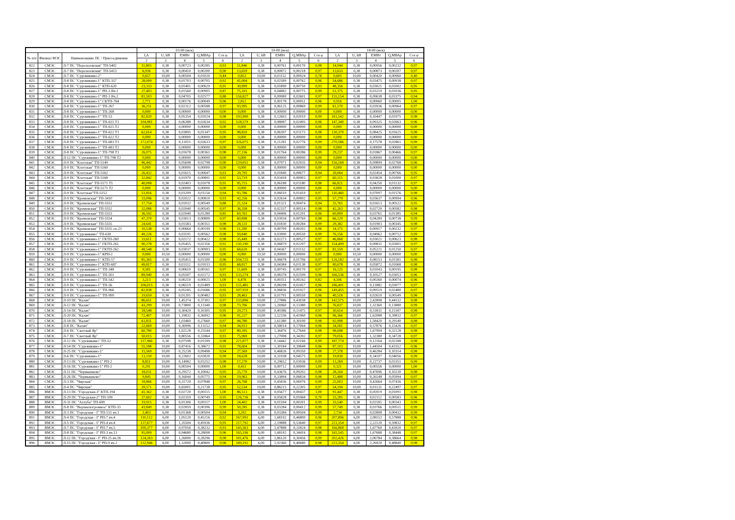| | | | 03-00 (мск) | | | | | 10-00 (мск) | | | | | 18-00 (мск) | | | | |
| --- | --- | --- | --- | --- | --- | --- | --- | --- | --- | --- | --- | --- | --- | --- | --- | --- | --- |
| № п/п | Филиал МЭС | Наименование ПС / Присоединение | I,A | U, kB | P,МВт | Q,МВАр | Cos φ | I,A | U, kB | P,МВт | Q,МВАр | Cos φ | I,A | U, kB | P,МВт | Q,МВАр | Cos φ |
| | | | 2 | 3 | 4 | 5 | 6 | 2 | 3 | 4 | 5 | 6 | 2 | 3 | 4 | 5 | 6 |
| 822 | СМЭС | Л-7 ПС "Перелазовская" ТП-5402 | 11,803 | 0,38 | 0,00723 | 0,00285 | 0,93 | 11,846 | 0,38 | 0,00761 | 0,00170 | 0,98 | 14,944 | 0,38 | 0,00956 | 0,00232 | 0,97 |
| 823 | СМЭС | Л-7 ПС "Перелазовская" ТП-5413 | 6,936 | 0,38 | 0,00410 | 0,00200 | 0,90 | 13,659 | 0,38 | 0,00872 | 0,00218 | 0,97 | 13,633 | 0,38 | 0,00873 | 0,00207 | 0,97 |
| 824 | СМЭС | Л-7 ПС "Суровикино-2" | 0,657 | 10,00 | 0,00504 | 0,01020 | 0,44 | 0,853 | 10,00 | 0,01152 | 0,00924 | 0,78 | 0,605 | 10,00 | 0,00420 | 0,00960 | 0,40 |
| 825 | СМЭС | Л-8 ПС "Суровикино-1" КТП-357 | 28,009 | 0,38 | 0,01703 | 0,00705 | 0,92 | 41,004 | 0,38 | 0,02589 | 0,00762 | 0,96 | 54,686 | 0,38 | 0,03475 | 0,00938 | 0,97 |
| 826 | СМЭС | Л-8 ПС "Суровикино-1" КТП-620 | 23,333 | 0,38 | 0,01401 | 0,00629 | 0,91 | 30,899 | 0,38 | 0,01890 | 0,00750 | 0,93 | 48,356 | 0,38 | 0,03021 | 0,01002 | 0,95 |
| 827 | СМЭС | Л-8 ПС "Суровикино-1" РП-3 Яч.1 | 27,403 | 0,38 | 0,01560 | 0,00905 | 0,87 | 75,101 | 0,38 | 0,04882 | 0,00775 | 0,99 | 51,375 | 0,38 | 0,03219 | 0,01036 | 0,95 |
| 828 | СМЭС | Л-8 ПС "Суровикино-1" РП-3 Яч.2 | 81,503 | 0,38 | 0,04705 | 0,02577 | 0,88 | 156,827 | 0,38 | 0,09989 | 0,02601 | 0,97 | 155,154 | 0,38 | 0,09638 | 0,03375 | 0,94 |
| 829 | СМЭС | Л-8 ПС "Суровикино-1" СКТП-764 | 2,771 | 0,38 | 0,00176 | 0,00049 | 0,96 | 2,812 | 0,38 | 0,00178 | 0,00051 | 0,96 | 0,916 | 0,38 | 0,00060 | 0,00005 | 1,00 |
| 830 | СМЭС | Л-8 ПС "Суровикино-1" ТП-267 | 36,251 | 0,38 | 0,02312 | 0,00588 | 0,97 | 93,995 | 0,38 | 0,06125 | 0,00869 | 0,99 | 61,570 | 0,38 | 0,03936 | 0,00964 | 0,97 |
| 831 | СМЭС | Л-8 ПС "Суровикино-1" ТП-268 | 0,000 | 0,38 | 0,00000 | 0,00000 | 0,00 | 0,000 | 0,38 | 0,00000 | 0,00000 | 0,00 | 0,000 | 0,38 | 0,00000 | 0,00000 | 0,00 |
| 832 | СМЭС | Л-8 ПС "Суровикино-1" ТП-53 | 82,820 | 0,38 | 0,05354 | 0,01024 | 0,98 | 193,900 | 0,38 | 0,12603 | 0,02010 | 0,99 | 161,542 | 0,38 | 0,10447 | 0,01975 | 0,98 |
| 833 | СМЭС | Л-8 ПС "Суровикино-1" ТП-615 Т1 | 104,981 | 0,38 | 0,06388 | 0,02634 | 0,92 | 128,579 | 0,38 | 0,08087 | 0,02495 | 0,96 | 147,340 | 0,38 | 0,09325 | 0,02663 | 0,96 |
| 834 | СМЭС | Л-8 ПС "Суровикино-1" ТП-615 Т2 | 0,000 | 0,38 | 0,00000 | 0,00000 | 0,00 | 0,000 | 0,38 | 0,00000 | 0,00000 | 0,00 | 0,000 | 0,38 | 0,00000 | 0,00000 | 0,00 |
| 835 | СМЭС | Л-8 ПС "Суровикино-1" ТП-622 Т1 | 62,614 | 0,38 | 0,03895 | 0,01347 | 0,95 | 98,810 | 0,38 | 0,06397 | 0,01173 | 0,98 | 130,370 | 0,38 | 0,08425 | 0,01625 | 0,98 |
| 836 | СМЭС | Л-8 ПС "Суровикино-1" ТП-622 Т2 | 0,000 | 0,38 | 0,00000 | 0,00000 | 0,00 | 0,000 | 0,38 | 0,00000 | 0,00000 | 0,00 | 0,000 | 0,38 | 0,00000 | 0,00000 | 0,00 |
| 837 | СМЭС | Л-8 ПС "Суровикино-1" ТП-683 Т1 | 172,074 | 0,38 | 0,11015 | 0,02633 | 0,97 | 326,075 | 0,38 | 0,21281 | 0,02776 | 0,99 | 270,586 | 0,38 | 0,17578 | 0,02861 | 0,99 |
| 838 | СМЭС | Л-8 ПС "Суровикино-1" ТП-683 Т2 | 0,000 | 0,38 | 0,00000 | 0,00000 | 0,00 | 0,000 | 0,38 | 0,00000 | 0,00000 | 0,00 | 0,000 | 0,38 | 0,00000 | 0,00000 | 0,00 |
| 839 | СМЭС | Л-8 ПС "Суровикино-1" ТП-798 Т1 | 26,075 | 0,38 | 0,01678 | 0,00361 | 0,98 | 27,156 | 0,38 | 0,01764 | 0,00286 | 0,99 | 29,237 | 0,38 | 0,01867 | 0,00466 | 0,97 |
| 840 | СМЭС | Л-12 ПС "Суровикино-1" ТП-798 Т2 | 0,000 | 0,38 | 0,00000 | 0,00000 | 0,00 | 0,000 | 0,38 | 0,00000 | 0,00000 | 0,00 | 0,000 | 0,38 | 0,00000 | 0,00000 | 0,00 |
| 841 | СМЭС | Л-9 ПС "Клетская" ТП-5149 | 96,442 | 0,38 | 0,05698 | 0,02798 | 0,90 | 129,051 | 0,38 | 0,07971 | 0,02935 | 0,94 | 156,168 | 0,38 | 0,09899 | 0,02768 | 0,96 |
| 842 | СМЭС | Л-9 ПС "Клетская" ТП-5160 | 0,000 | 0,38 | 0,00000 | 0,00000 | 0,00 | 0,000 | 0,38 | 0,00000 | 0,00000 | 0,00 | 0,000 | 0,38 | 0,00000 | 0,00000 | 0,00 |
| 843 | СМЭС | Л-9 ПС "Клетская" ТП-5162 | 26,432 | 0,38 | 0,01615 | 0,00647 | 0,93 | 29,795 | 0,38 | 0,01840 | 0,00677 | 0,94 | 39,064 | 0,38 | 0,02454 | 0,00766 | 0,95 |
| 844 | СМЭС | Л-9 ПС "Клетская" ТП-5168 | 32,842 | 0,38 | 0,01970 | 0,00891 | 0,91 | 53,719 | 0,38 | 0,03418 | 0,00903 | 0,97 | 60,115 | 0,38 | 0,03828 | 0,01000 | 0,97 |
| 845 | СМЭС | Л-9 ПС "Клетская" ТП-5171 Т1 | 40,008 | 0,38 | 0,02403 | 0,01078 | 0,91 | 95,715 | 0,38 | 0,06188 | 0,01180 | 0,98 | 66,821 | 0,38 | 0,04250 | 0,01132 | 0,97 |
| 846 | СМЭС | Л-9 ПС "Клетская" ТП-5171 Т2 | 0,000 | 0,38 | 0,00000 | 0,00000 | 0,00 | 0,000 | 0,38 | 0,00000 | 0,00000 | 0,00 | 0,000 | 0,38 | 0,00000 | 0,00000 | 0,00 |
| 847 | СМЭС | Л-9 ПС "Клетская"ТП-5152 | 51,816 | 0,38 | 0,03209 | 0,01154 | 0,94 | 93,786 | 0,38 | 0,06010 | 0,01410 | 0,97 | 110,460 | 0,38 | 0,07097 | 0,01576 | 0,98 |
| 848 | СМЭС | Л-9 ПС "Кременская" ТП-3410 | 33,096 | 0,38 | 0,02022 | 0,00810 | 0,93 | 42,256 | 0,38 | 0,02634 | 0,00892 | 0,95 | 57,279 | 0,38 | 0,03637 | 0,00994 | 0,96 |
| 849 | СМЭС | Л-9 ПС "Кременская" ТП-5551 | 17,754 | 0,38 | 0,01032 | 0,00549 | 0,88 | 21,324 | 0,38 | 0,01321 | 0,00474 | 0,94 | 25,765 | 0,38 | 0,01613 | 0,00522 | 0,95 |
| 850 | СМЭС | Л-9 ПС "Кременская" ТП-5552 | 32,086 | 0,38 | 0,02040 | 0,00545 | 0,97 | 36,358 | 0,38 | 0,02337 | 0,00514 | 0,98 | 42,263 | 0,38 | 0,02720 | 0,00582 | 0,98 |
| 851 | СМЭС | Л-9 ПС "Кременская" ТП-5553 | 36,592 | 0,38 | 0,02040 | 0,01280 | 0,85 | 69,761 | 0,38 | 0,04406 | 0,01291 | 0,96 | 60,899 | 0,38 | 0,03761 | 0,01385 | 0,94 |
| 852 | СМЭС | Л-9 ПС "Кременская" ТП-5554 | 47,370 | 0,38 | 0,03013 | 0,00800 | 0,97 | 60,898 | 0,38 | 0,03934 | 0,00769 | 0,98 | 66,129 | 0,38 | 0,04289 | 0,00738 | 0,99 |
| 853 | СМЭС | Л-9 ПС "Кременская" ТП-5555 | 24,641 | 0,38 | 0,01583 | 0,00351 | 0,98 | 28,131 | 0,38 | 0,01830 | 0,00284 | 0,99 | 29,382 | 0,38 | 0,01903 | 0,00345 | 0,98 |
| 854 | СМЭС | Л-9 ПС "Кременская" ТП-5555 оп.23 | 10,538 | 0,38 | 0,00664 | 0,00199 | 0,96 | 11,200 | 0,38 | 0,00709 | 0,00202 | 0,96 | 14,375 | 0,38 | 0,00917 | 0,00232 | 0,97 |
| 855 | СМЭС | Л-9 ПС "Суровикино" ТП-630 | 49,226 | 0,38 | 0,03191 | 0,00562 | 0,98 | 59,840 | 0,38 | 0,03900 | 0,00550 | 0,99 | 76,156 | 0,38 | 0,04962 | 0,00712 | 0,99 |
| 856 | СМЭС | Л-9 ПС "Суровикино-1" ГКТП-260 | 33,611 | 0,38 | 0,02172 | 0,00422 | 0,98 | 35,449 | 0,38 | 0,02273 | 0,00527 | 0,97 | 46,868 | 0,38 | 0,03021 | 0,00623 | 0,98 |
| 857 | СМЭС | Л-9 ПС "Суровикино-1" ГКТП-261 | 90,278 | 0,38 | 0,05455 | 0,02356 | 0,92 | 110,190 | 0,38 | 0,06879 | 0,02297 | 0,95 | 154,499 | 0,38 | 0,09831 | 0,02601 | 0,97 |
| 858 | СМЭС | Л-9 ПС "Суровикино-1" ГКТП-262 | 48,548 | 0,38 | 0,03037 | 0,00993 | 0,95 | 68,620 | 0,38 | 0,04367 | 0,01152 | 0,97 | 81,559 | 0,38 | 0,05221 | 0,01250 | 0,97 |
| 859 | СМЭС | Л-9 ПС "Суровикино-1" КРН-2 | 0,000 | 10,50 | 0,00000 | 0,00000 | 0,00 | 0,000 | 10,50 | 0,00000 | 0,00000 | 0,00 | 0,000 | 10,50 | 0,00000 | 0,00000 | 0,00 |
| 860 | СМЭС | Л-9 ПС "Суровикино-1" КТП-57 | 85,365 | 0,38 | 0,05415 | 0,01500 | 0,96 | 104,725 | 0,38 | 0,06678 | 0,01706 | 0,97 | 126,182 | 0,38 | 0,08153 | 0,01581 | 0,98 |
| 861 | СМЭС | Л-9 ПС "Суровикино-1" КТП-687 | 49,817 | 0,38 | 0,03112 | 0,01033 | 0,95 | 68,817 | 0,38 | 0,04384 | 0,01138 | 0,97 | 90,678 | 0,38 | 0,05872 | 0,01068 | 0,98 |
| 862 | СМЭС | Л-9 ПС "Суровикино-1" ТП-348 | 9,581 | 0,38 | 0,00610 | 0,00161 | 0,97 | 11,609 | 0,38 | 0,00745 | 0,00170 | 0,97 | 16,125 | 0,38 | 0,01043 | 0,00195 | 0,98 |
| 863 | СМЭС | Л-9 ПС "Суровикино-1" ТП-501 | 89,940 | 0,38 | 0,05507 | 0,02172 | 0,93 | 133,274 | 0,38 | 0,08378 | 0,02599 | 0,96 | 166,536 | 0,38 | 0,10527 | 0,03053 | 0,96 |
| 864 | СМЭС | Л-9 ПС "Суровикино-1" ТП-542 | 3,213 | 0,38 | 0,00210 | 0,00021 | 1,00 | 6,478 | 0,38 | 0,00351 | 0,00242 | 0,82 | 4,106 | 0,38 | 0,00260 | 0,00074 | 0,96 |
| 865 | СМЭС | Л-9 ПС "Суровикино-1" ТП-56 | 106,015 | 0,38 | 0,06519 | 0,02489 | 0,93 | 131,485 | 0,38 | 0,08298 | 0,02457 | 0,96 | 186,491 | 0,38 | 0,11882 | 0,03077 | 0,97 |
| 866 | СМЭС | Л-9 ПС "Суровикино-1" ТП-966 | 82,838 | 0,38 | 0,05185 | 0,01686 | 0,95 | 107,910 | 0,38 | 0,06836 | 0,01927 | 0,96 | 149,455 | 0,38 | 0,09519 | 0,02480 | 0,97 |
| 867 | СМЭС | Л-9 ПС "Суровикино-1" ТП-999 | 19,659 | 0,38 | 0,01201 | 0,00482 | 0,93 | 28,463 | 0,38 | 0,01791 | 0,00550 | 0,96 | 40,518 | 0,38 | 0,02610 | 0,00549 | 0,98 |
| 868 | СМЭС | Л-10 ПС "Калач" | 86,651 | 10,00 | 1,45374 | 0,37302 | 0,97 | 133,896 | 10,00 | 2,27886 | 0,43038 | 0,98 | 142,575 | 10,00 | 2,42898 | 0,44532 | 0,98 |
| 869 | СМЭС | Л-12 ПС "Калач" | 43,299 | 10,00 | 0,73800 | 0,13340 | 0,98 | 73,706 | 10,00 | 1,26960 | 0,13380 | 0,99 | 76,837 | 10,00 | 1,32360 | 0,13880 | 0,99 |
| 870 | СМЭС | Л-14 ПС "Калач" | 18,548 | 10,00 | 0,30429 | 0,10305 | 0,95 | 29,273 | 10,00 | 0,49386 | 0,11475 | 0,97 | 30,614 | 10,00 | 0,51831 | 0,11187 | 0,98 |
| 871 | СМЭС | Л-20 ПС "Калач" | 72,407 | 10,00 | 1,19832 | 0,36992 | 0,96 | 91,227 | 10,00 | 1,52336 | 0,41960 | 0,96 | 96,366 | 10,00 | 1,62088 | 0,39832 | 0,97 |
| 872 | СМЭС | Л-18 ПС "Калач" | 61,831 | 10,00 | 1,03460 | 0,27660 | 0,97 | 94,780 | 10,00 | 1,61380 | 0,30100 | 0,98 | 92,998 | 10,00 | 1,58420 | 0,29140 | 0,98 |
| 873 | СМЭС | Л-8 ПС "Калач" | 22,669 | 10,00 | 0,36996 | 0,13152 | 0,94 | 34,913 | 10,00 | 0,58014 | 0,17064 | 0,96 | 34,581 | 10,00 | 0,57876 | 0,15426 | 0,97 |
| 874 | СМЭС | Л-6 ПС "Светлый Яр" | 60,780 | 10,00 | 1,02128 | 0,25544 | 0,97 | 80,395 | 10,00 | 1,36476 | 0,27644 | 0,98 | 98,698 | 10,00 | 1,67904 | 0,32128 | 0,98 |
| 875 | СМЭС | Л-7 ПС "Светлый Яр" | 50,015 | 10,00 | 0,80556 | 0,31864 | 0,93 | 75,969 | 10,00 | 1,27008 | 0,34392 | 0,97 | 79,016 | 10,00 | 1,32380 | 0,34728 | 0,97 |
| 876 | СМЭС | Л-12 ПС "Суровикино" ТП-52 | 117,966 | 0,38 | 0,07598 | 0,01599 | 0,98 | 221,877 | 0,38 | 0,14442 | 0,02166 | 0,99 | 187,774 | 0,38 | 0,12164 | 0,02188 | 0,98 |
| 877 | СМЭС | Л-14 ПС "Суровикино-1" | 55,188 | 10,00 | 0,87416 | 0,38672 | 0,91 | 78,604 | 10,00 | 1,30184 | 0,39848 | 0,96 | 87,103 | 10,00 | 1,44504 | 0,43352 | 0,96 |
| 878 | СМЭС | Л-25 ПС "Суровикино-1" | 15,569 | 10,00 | 0,25238 | 0,09498 | 0,94 | 27,569 | 10,00 | 0,46826 | 0,09350 | 0,98 | 27,378 | 10,00 | 0,46284 | 0,10314 | 0,98 |
| 879 | СМЭС | Л-6 ПС "Суровикино-1" | 13,150 | 10,00 | 0,22602 | 0,02820 | 0,99 | 18,628 | 10,00 | 0,31938 | 0,04575 | 0,99 | 19,830 | 10,00 | 0,34107 | 0,04056 | 0,99 |
| 880 | СМЭС | Л-13 ПС "Суровикино-1" РП-2 | 8,851 | 10,00 | 0,14982 | 0,03252 | 0,98 | 17,270 | 10,00 | 0,29652 | 0,03936 | 0,99 | 13,269 | 10,00 | 0,22737 | 0,03351 | 0,99 |
| 881 | СМЭС | Л-16 ПС "Суровикино-1" РП-2 | 0,291 | 10,00 | 0,00504 | 0,00000 | 1,00 | 0,411 | 10,00 | 0,00712 | 0,00000 | 1,00 | 0,321 | 10,00 | 0,00556 | 0,00000 | 1,00 |
| 882 | СМЭС | Л-11 ПС "Чернышково" | 18,031 | 10,00 | 0,29572 | 0,10042 | 0,95 | 25,770 | 10,00 | 0,43676 | 0,09202 | 0,98 | 28,164 | 10,00 | 0,47696 | 0,10230 | 0,98 |
| 883 | СМЭС | Л-26 ПС "Чернышково" | 9,845 | 10,00 | 0,16044 | 0,05775 | 0,94 | 19,963 | 10,00 | 0,33894 | 0,06834 | 0,98 | 15,488 | 10,00 | 0,26148 | 0,05994 | 0,97 |
| 884 | СМЭС | Л-3 ПС "Чирская" | 18,866 | 10,00 | 0,31720 | 0,07848 | 0,97 | 26,768 | 10,00 | 0,45836 | 0,06976 | 0,99 | 25,003 | 10,00 | 0,42664 | 0,07436 | 0,99 |
| 885 | СМЭС | Л-4 ПС "Чирская" | 39,571 | 10,00 | 0,65001 | 0,21738 | 0,95 | 52,534 | 10,00 | 0,88215 | 0,22305 | 0,97 | 54,194 | 10,00 | 0,91131 | 0,22497 | 0,97 |
| 886 | ВМЭС | Л-13 ПС "Городская-3" КТП-194 | 41,362 | 0,38 | 0,02720 | 0,00115 | 1,00 | 86,513 | 0,38 | 0,05677 | 0,00437 | 1,00 | 91,447 | 0,38 | 0,05919 | 0,01091 | 0,98 |
| 887 | ВМЭС | Л-29 ПС "Городская-2" ТП-199 | 37,602 | 0,38 | 0,02359 | 0,00749 | 0,95 | 126,736 | 0,38 | 0,05828 | 0,05968 | 0,70 | 33,285 | 0,38 | 0,02112 | 0,00583 | 0,96 |
| 888 | ВМЭС | Л-31 ПС "Ахтуба" ТП-699 | 19,915 | 0,38 | 0,01306 | 0,00117 | 1,00 | 24,402 | 0,38 | 0,01594 | 0,00201 | 0,99 | 33,540 | 0,38 | 0,02181 | 0,00343 | 0,99 |
| 889 | ВМЭС | Л-8 ПС "Верхнепогромное" КТП-33 | 43,849 | 0,38 | 0,02859 | 0,00396 | 0,99 | 50,285 | 0,38 | 0,03284 | 0,00412 | 0,99 | 57,749 | 0,38 | 0,03766 | 0,00511 | 0,99 |
| 890 | ВМЭС | Л-3 ПС "Городская - I" ТП-151 яч.1 | 1,403 | 6,00 | 0,01368 | 0,00504 | 0,94 | 3,292 | 6,00 | 0,03384 | 0,00504 | 0,99 | 2,734 | 6,00 | 0,02808 | 0,00432 | 0,99 |
| 891 | ВМЭС | Л-4 ПС "Городская - I" РП-7 яч.4 | 110,112 | 6,00 | 1,05120 | 0,45216 | 0,92 | 167,991 | 6,00 | 1,68192 | 0,46800 | 0,96 | 207,896 | 6,00 | 2,08152 | 0,57888 | 0,96 |
| 892 | ВМЭС | Л-5 ПС "Городская - I" РП-4 яч.4 | 137,677 | 6,00 | 1,35504 | 0,45936 | 0,95 | 217,792 | 6,00 | 2,19888 | 0,53640 | 0,97 | 221,354 | 6,00 | 2,22120 | 0,59832 | 0,97 |
| 893 | ВМЭС | Л-7 ПС "Городская - I" РП-7 яч.5 | 100,377 | 6,00 | 0,97056 | 0,38232 | 0,93 | 145,563 | 6,00 | 1,47888 | 0,31824 | 0,98 | 166,868 | 6,00 | 1,67760 | 0,43920 | 0,97 |
| 894 | ВМЭС | Л-8 ПС "Городская - I" РП-3 яч.13 | 95,009 | 6,00 | 0,94680 | 0,28008 | 0,96 | 165,196 | 6,00 | 1,68192 | 0,34416 | 0,98 | 165,545 | 6,00 | 1,67688 | 0,38448 | 0,97 |
| 895 | ВМЭС | Л-12 ПС "Городская - I" РП-25 яч.16 | 124,263 | 6,00 | 1,26000 | 0,28296 | 0,98 | 181,476 | 6,00 | 1,86120 | 0,30456 | 0,99 | 202,426 | 6,00 | 2,06784 | 0,38664 | 0,98 |
| 896 | ВМЭС | Л-15 ПС "Городская - I" РП-9 яч.2 | 132,946 | 6,00 | 1,32000 | 0,40800 | 0,96 | 189,192 | 6,00 | 1,92360 | 0,40680 | 0,98 | 223,354 | 6,00 | 2,26920 | 0,48840 | 0,98 |